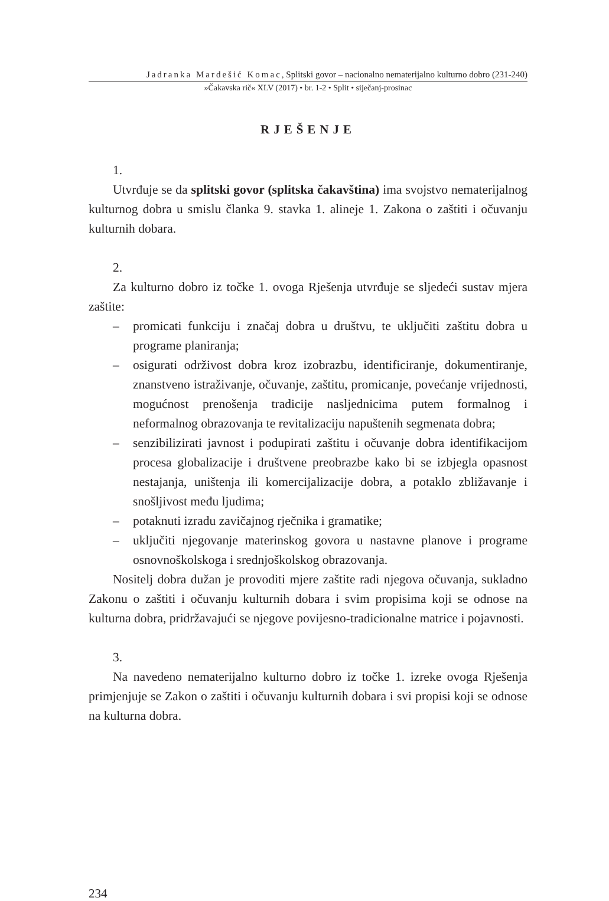Jadranka Mardešić Komac, Splitski govor – nacionalno nematerijalno kulturno dobro (231-240)
»Čakavska rič« XLV (2017) • br. 1-2 • Split • siječanj-prosinac
RJEŠENJE
1.
Utvrđuje se da splitski govor (splitska čakavština) ima svojstvo nematerijalnog kulturnog dobra u smislu članka 9. stavka 1. alineje 1. Zakona o zaštiti i očuvanju kulturnih dobara.
2.
Za kulturno dobro iz točke 1. ovoga Rješenja utvrđuje se sljedeći sustav mjera zaštite:
– promicati funkciju i značaj dobra u društvu, te uključiti zaštitu dobra u programe planiranja;
– osigurati održivost dobra kroz izobrazbu, identificiranje, dokumentiranje, znanstveno istraživanje, očuvanje, zaštitu, promicanje, povećanje vrijednosti, mogućnost prenošenja tradicije nasljednicima putem formalnog i neformalnog obrazovanja te revitalizaciju napuštenih segmenata dobra;
– senzibilizirati javnost i podupirati zaštitu i očuvanje dobra identifikacijom procesa globalizacije i društvene preobrazbe kako bi se izbjegla opasnost nestajanja, uništenja ili komercijalizacije dobra, a potaklo zbližavanje i snošljivost među ljudima;
– potaknuti izradu zavičajnog rječnika i gramatike;
– uključiti njegovanje materinskog govora u nastavne planove i programe osnovnoškolskoga i srednjoškolskog obrazovanja.
Nositelj dobra dužan je provoditi mjere zaštite radi njegova očuvanja, sukladno Zakonu o zaštiti i očuvanju kulturnih dobara i svim propisima koji se odnose na kulturna dobra, pridržavajući se njegove povijesno-tradicionalne matrice i pojavnosti.
3.
Na navedeno nematerijalno kulturno dobro iz točke 1. izreke ovoga Rješenja primjenjuje se Zakon o zaštiti i očuvanju kulturnih dobara i svi propisi koji se odnose na kulturna dobra.
234